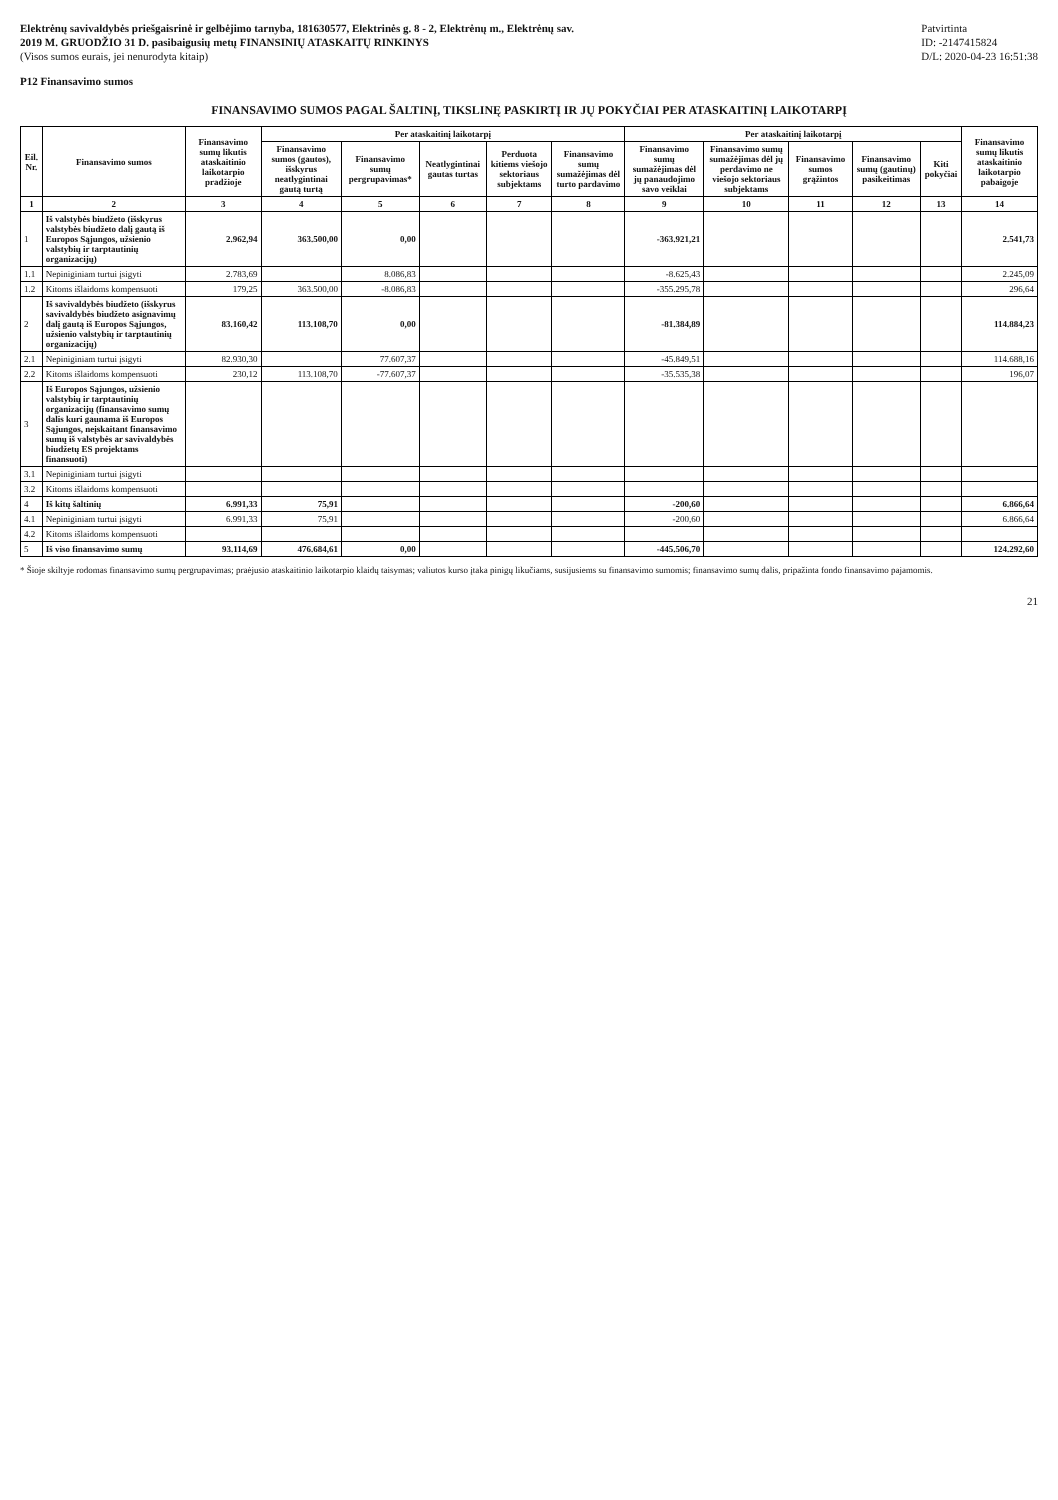Elektrėnų savivaldybės priešgaisrinė ir gelbėjimo tarnyba, 181630577, Elektrinės g. 8 - 2, Elektrėnų m., Elektrėnų sav.
2019 M. GRUODŽIO 31 D. pasibaigusių metų FINANSINIŲ ATASKAITŲ RINKINYS
(Visos sumos eurais, jei nenurodyta kitaip)
Patvirtinta
ID: -2147415824
D/L: 2020-04-23 16:51:38
P12 Finansavimo sumos
FINANSAVIMO SUMOS PAGAL ŠALTINĮ, TIKSLINĘ PASKIRTĮ IR JŲ POKYČIAI PER ATASKAITINĮ LAIKOTARPĮ
| Eil. Nr. | Finansavimo sumos | Finansavimo sumų likutis ataskaitinio laikotarpio pradžioje | Per ataskaitinį laikotarpį | | | | | Per ataskaitinį laikotarpį | | | | | Finansavimo sumų likutis ataskaitinio laikotarpio pabaigoje |
| --- | --- | --- | --- | --- | --- | --- | --- | --- | --- | --- | --- | --- | --- |
| | | | Finansavimo sumos (gautos), išskyrus neatlygintinai gautą turtą | Finansavimo sumų pergrupavimas* | Neatlygintinai gautas turtas | Perduota kitiems viešojo sektoriaus subjektams | Finansavimo sumų sumažėjimas dėl turto pardavimo | Finansavimo sumų sumažėjimas dėl jų panaudojimo savo veiklai | Finansavimo sumų sumažėjimas dėl jų perdavimo ne viešojo sektoriaus subjektams | Finansavimo sumos grąžintos | Finansavimo sumų (gautinų) pasikeitimas | Kiti pokyčiai | |
| 1 | 2 | 3 | 4 | 5 | 6 | 7 | 8 | 9 | 10 | 11 | 12 | 13 | 14 |
| 1 | Iš valstybės biudžeto (išskyrus valstybės biudžeto dalį gautą iš Europos Sąjungos, užsienio valstybių ir tarptautinių organizacijų) | 2.962,94 | 363.500,00 | 0,00 | | | | -363.921,21 | | | | | 2.541,73 |
| 1.1 | Nepiniginiam turtui įsigyti | 2.783,69 | | 8.086,83 | | | | -8.625,43 | | | | | 2.245,09 |
| 1.2 | Kitoms išlaidoms kompensuoti | 179,25 | 363.500,00 | -8.086,83 | | | | -355.295,78 | | | | | 296,64 |
| 2 | Iš savivaldybės biudžeto (išskyrus savivaldybės biudžeto asignavimų dalį gautą iš Europos Sąjungos, užsienio valstybių ir tarptautinių organizacijų) | 83.160,42 | 113.108,70 | 0,00 | | | | -81.384,89 | | | | | 114.884,23 |
| 2.1 | Nepiniginiam turtui įsigyti | 82.930,30 | | 77.607,37 | | | | -45.849,51 | | | | | 114.688,16 |
| 2.2 | Kitoms išlaidoms kompensuoti | 230,12 | 113.108,70 | -77.607,37 | | | | -35.535,38 | | | | | 196,07 |
| 3 | Iš Europos Sąjungos, užsienio valstybių ir tarptautinių organizacijų (finansavimo sumų dalis kuri gaunama iš Europos Sąjungos, neįskaitant finansavimo sumų iš valstybės ar savivaldybės biudžetų ES projektams finansuoti) | | | | | | | | | | | | |
| 3.1 | Nepiniginiam turtui įsigyti | | | | | | | | | | | | |
| 3.2 | Kitoms išlaidoms kompensuoti | | | | | | | | | | | | |
| 4 | Iš kitų šaltinių | 6.991,33 | 75,91 | | | | | -200,60 | | | | | 6.866,64 |
| 4.1 | Nepiniginiam turtui įsigyti | 6.991,33 | 75,91 | | | | | -200,60 | | | | | 6.866,64 |
| 4.2 | Kitoms išlaidoms kompensuoti | | | | | | | | | | | | |
| 5 | Iš viso finansavimo sumų | 93.114,69 | 476.684,61 | 0,00 | | | | -445.506,70 | | | | | 124.292,60 |
* Šioje skiltyje rodomas finansavimo sumų pergrupavimas; praėjusio ataskaitinio laikotarpio klaidų taisymas; valiutos kurso įtaka pinigų likučiams, susijusiems su finansavimo sumomis; finansavimo sumų dalis, pripažinta fondo finansavimo pajamomis.
21